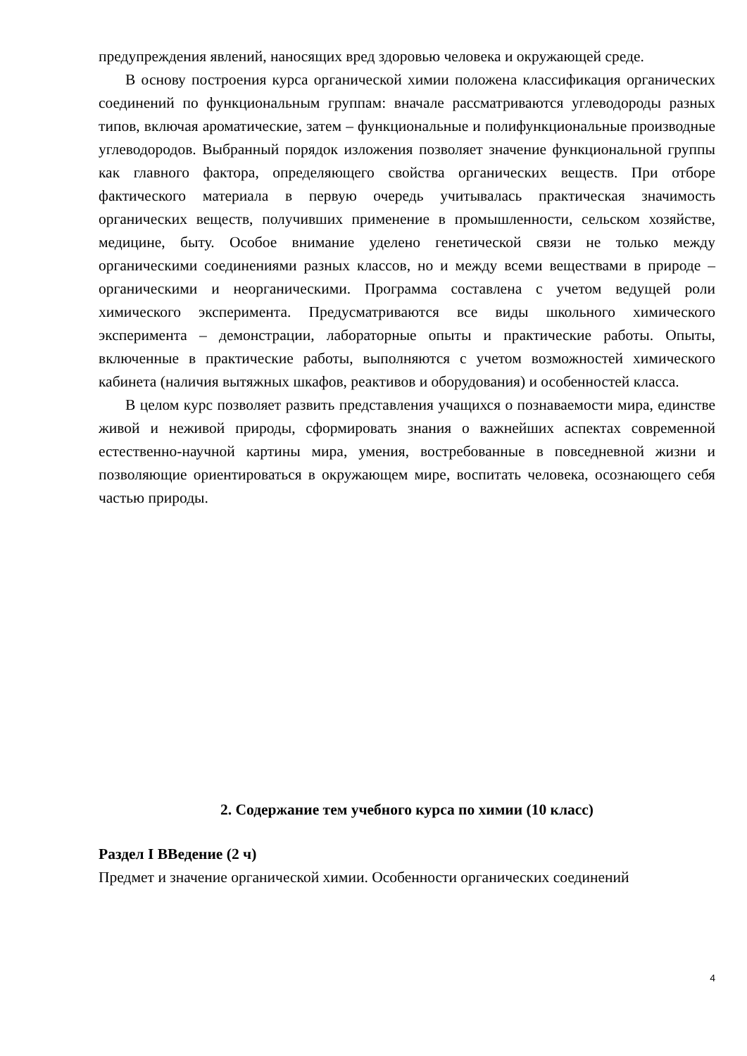предупреждения явлений, наносящих вред здоровью человека и окружающей среде.
В основу построения курса органической химии положена классификация органических соединений по функциональным группам: вначале рассматриваются углеводороды разных типов, включая ароматические, затем – функциональные и полифункциональные производные углеводородов. Выбранный порядок изложения позволяет значение функциональной группы как главного фактора, определяющего свойства органических веществ. При отборе фактического материала в первую очередь учитывалась практическая значимость органических веществ, получивших применение в промышленности, сельском хозяйстве, медицине, быту. Особое внимание уделено генетической связи не только между органическими соединениями разных классов, но и между всеми веществами в природе – органическими и неорганическими. Программа составлена с учетом ведущей роли химического эксперимента. Предусматриваются все виды школьного химического эксперимента – демонстрации, лабораторные опыты и практические работы. Опыты, включенные в практические работы, выполняются с учетом возможностей химического кабинета (наличия вытяжных шкафов, реактивов и оборудования) и особенностей класса.
В целом курс позволяет развить представления учащихся о познаваемости мира, единстве живой и неживой природы, сформировать знания о важнейших аспектах современной естественно-научной картины мира, умения, востребованные в повседневной жизни и позволяющие ориентироваться в окружающем мире, воспитать человека, осознающего себя частью природы.
2. Содержание тем учебного курса по химии (10 класс)
Раздел I ВВедение (2 ч)
Предмет и значение органической химии. Особенности органических соединений
4